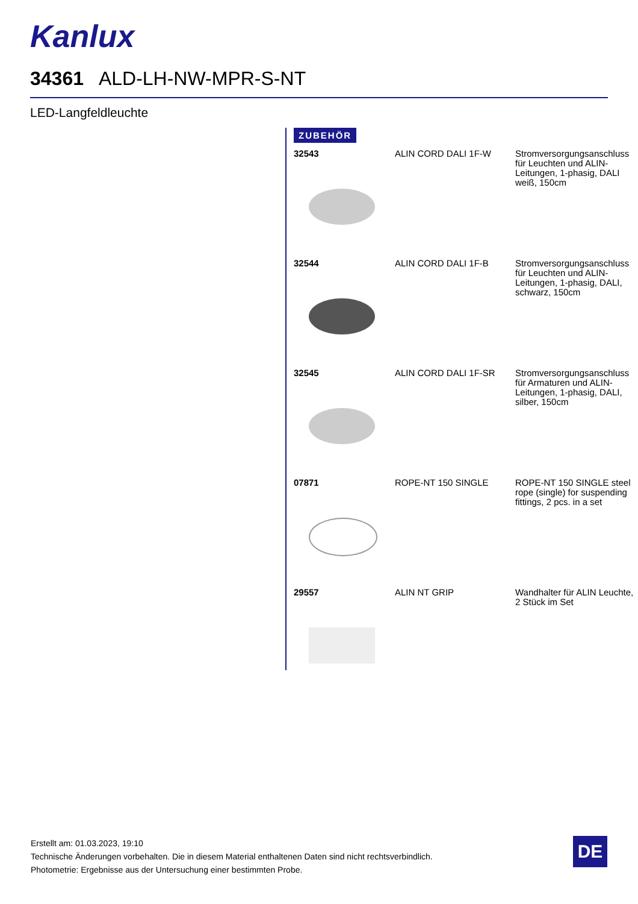Kanlux
34361 ALD-LH-NW-MPR-S-NT
LED-Langfeldleuchte
ZUBEHÖR
| 32543 | ALIN CORD DALI 1F-W | Stromversorgungsanschluss für Leuchten und ALIN-Leitungen, 1-phasig, DALI weiß, 150cm |
| 32544 | ALIN CORD DALI 1F-B | Stromversorgungsanschluss für Leuchten und ALIN-Leitungen, 1-phasig, DALI, schwarz, 150cm |
| 32545 | ALIN CORD DALI 1F-SR | Stromversorgungsanschluss für Armaturen und ALIN-Leitungen, 1-phasig, DALI, silber, 150cm |
| 07871 | ROPE-NT 150 SINGLE | ROPE-NT 150 SINGLE steel rope (single) for suspending fittings, 2 pcs. in a set |
| 29557 | ALIN NT GRIP | Wandhalter für ALIN Leuchte, 2 Stück im Set |
Erstellt am: 01.03.2023, 19:10
Technische Änderungen vorbehalten. Die in diesem Material enthaltenen Daten sind nicht rechtsverbindlich.
Photometrie: Ergebnisse aus der Untersuchung einer bestimmten Probe.
DE